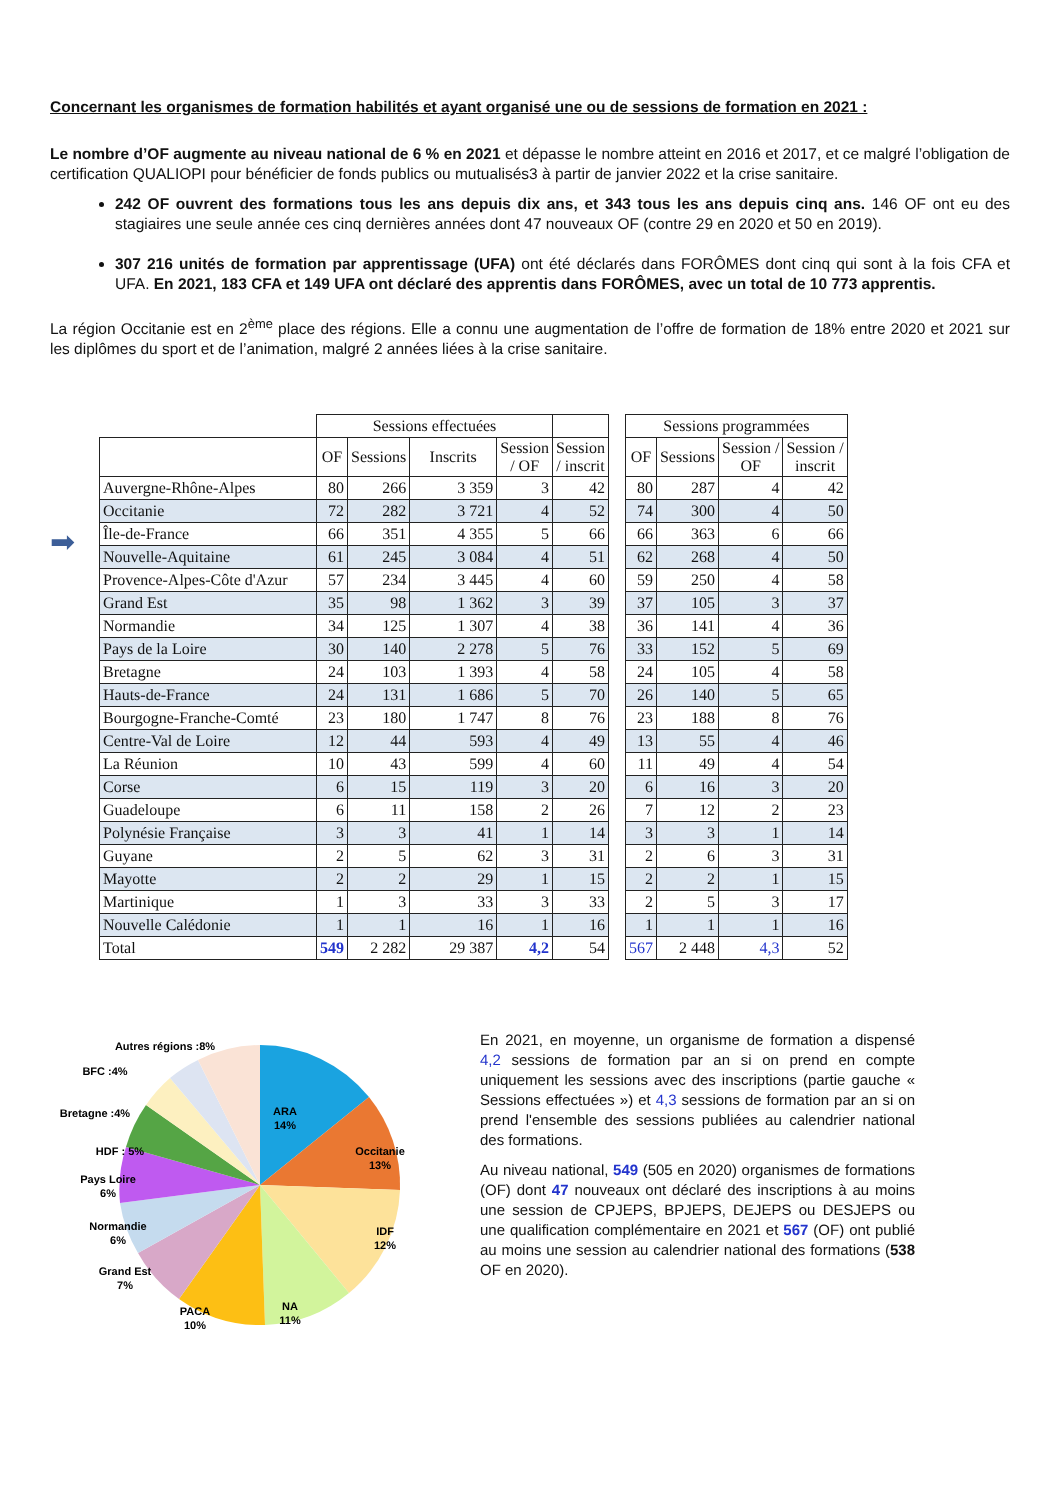Concernant les organismes de formation habilités et ayant organisé une ou de sessions de formation en 2021 :
Le nombre d’OF augmente au niveau national de 6 % en 2021 et dépasse le nombre atteint en 2016 et 2017, et ce malgré l’obligation de certification QUALIOPI pour bénéficier de fonds publics ou mutualisés3 à partir de janvier 2022 et la crise sanitaire.
242 OF ouvrent des formations tous les ans depuis dix ans, et 343 tous les ans depuis cinq ans. 146 OF ont eu des stagiaires une seule année ces cinq dernières années dont 47 nouveaux OF (contre 29 en 2020 et 50 en 2019).
307 216 unités de formation par apprentissage (UFA) ont été déclarés dans FORÔMES dont cinq qui sont à la fois CFA et UFA. En 2021, 183 CFA et 149 UFA ont déclaré des apprentis dans FORÔMES, avec un total de 10 773 apprentis.
La région Occitanie est en 2<sup>ème</sup> place des régions. Elle a connu une augmentation de l’offre de formation de 18% entre 2020 et 2021 sur les diplômes du sport et de l’animation, malgré 2 années liées à la crise sanitaire.
➡
| | Sessions effectuées | | | | | | Sessions programmées | | | |
| --- | --- | --- | --- | --- | --- | --- | --- | --- | --- | --- |
| | OF | Sessions | Inscrits | Session / OF | Session / inscrit | | OF | Sessions | Session / OF | Session / inscrit |
| Auvergne-Rhône-Alpes | 80 | 266 | 3 359 | 3 | 42 | | 80 | 287 | 4 | 42 |
| Occitanie | 72 | 282 | 3 721 | 4 | 52 | | 74 | 300 | 4 | 50 |
| Île-de-France | 66 | 351 | 4 355 | 5 | 66 | | 66 | 363 | 6 | 66 |
| Nouvelle-Aquitaine | 61 | 245 | 3 084 | 4 | 51 | | 62 | 268 | 4 | 50 |
| Provence-Alpes-Côte d'Azur | 57 | 234 | 3 445 | 4 | 60 | | 59 | 250 | 4 | 58 |
| Grand Est | 35 | 98 | 1 362 | 3 | 39 | | 37 | 105 | 3 | 37 |
| Normandie | 34 | 125 | 1 307 | 4 | 38 | | 36 | 141 | 4 | 36 |
| Pays de la Loire | 30 | 140 | 2 278 | 5 | 76 | | 33 | 152 | 5 | 69 |
| Bretagne | 24 | 103 | 1 393 | 4 | 58 | | 24 | 105 | 4 | 58 |
| Hauts-de-France | 24 | 131 | 1 686 | 5 | 70 | | 26 | 140 | 5 | 65 |
| Bourgogne-Franche-Comté | 23 | 180 | 1 747 | 8 | 76 | | 23 | 188 | 8 | 76 |
| Centre-Val de Loire | 12 | 44 | 593 | 4 | 49 | | 13 | 55 | 4 | 46 |
| La Réunion | 10 | 43 | 599 | 4 | 60 | | 11 | 49 | 4 | 54 |
| Corse | 6 | 15 | 119 | 3 | 20 | | 6 | 16 | 3 | 20 |
| Guadeloupe | 6 | 11 | 158 | 2 | 26 | | 7 | 12 | 2 | 23 |
| Polynésie Française | 3 | 3 | 41 | 1 | 14 | | 3 | 3 | 1 | 14 |
| Guyane | 2 | 5 | 62 | 3 | 31 | | 2 | 6 | 3 | 31 |
| Mayotte | 2 | 2 | 29 | 1 | 15 | | 2 | 2 | 1 | 15 |
| Martinique | 1 | 3 | 33 | 3 | 33 | | 2 | 5 | 3 | 17 |
| Nouvelle Calédonie | 1 | 1 | 16 | 1 | 16 | | 1 | 1 | 1 | 16 |
| Total | 549 | 2 282 | 29 387 | 4,2 | 54 | | 567 | 2 448 | 4,3 | 52 |
Autres régions :8%
BFC :4%
Bretagne :4%
HDF : 5%
Pays Loire
6%
Normandie
6%
Grand Est
7%
PACA
10%
NA
11%
IDF
12%
Occitanie
13%
ARA
14%
En 2021, en moyenne, un organisme de formation a dispensé 4,2 sessions de formation par an si on prend en compte uniquement les sessions avec des inscriptions (partie gauche « Sessions effectuées ») et 4,3 sessions de formation par an si on prend l'ensemble des sessions publiées au calendrier national des formations.
Au niveau national, 549 (505 en 2020) organismes de formations (OF) dont 47 nouveaux ont déclaré des inscriptions à au moins une session de CPJEPS, BPJEPS, DEJEPS ou DESJEPS ou une qualification complémentaire en 2021 et 567 (OF) ont publié au moins une session au calendrier national des formations (538 OF en 2020).